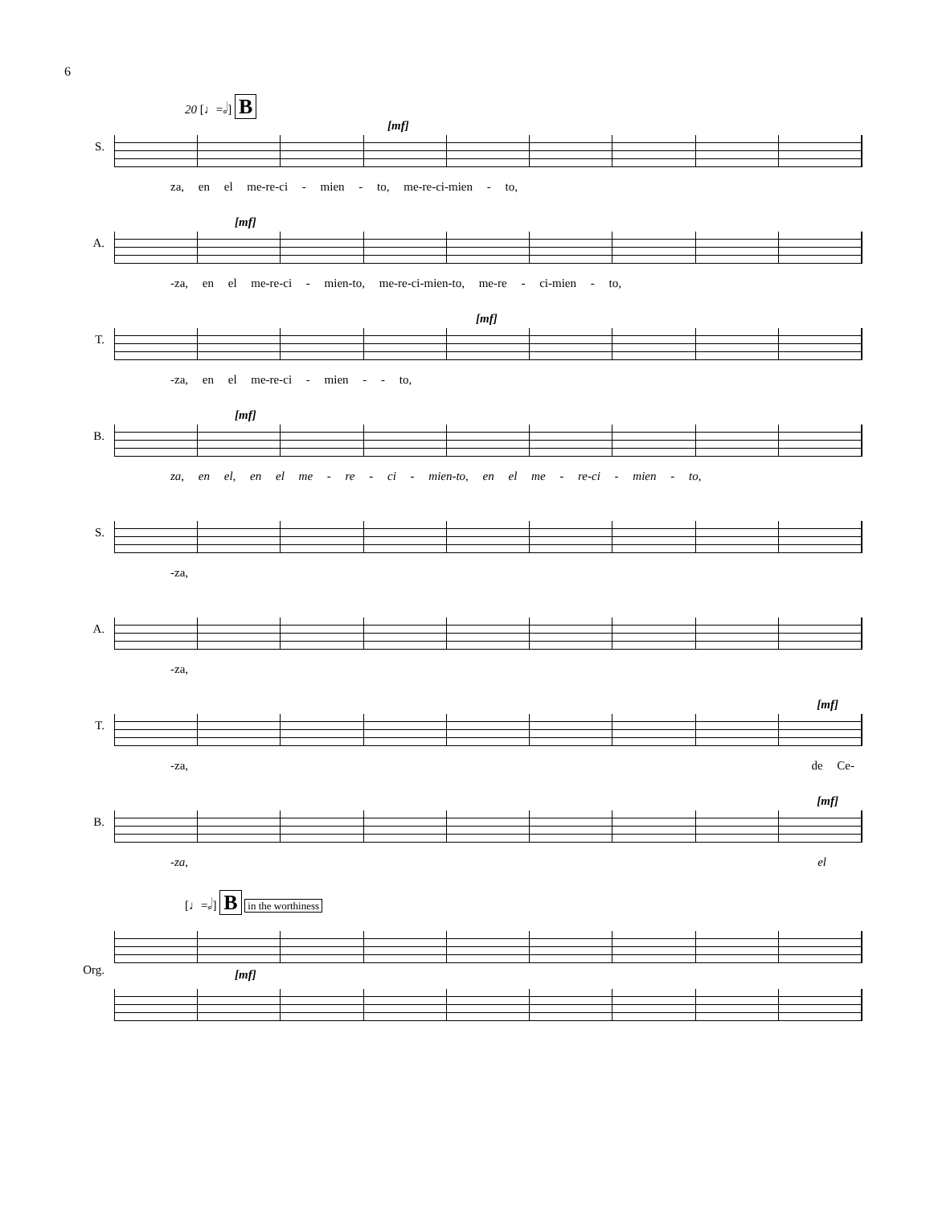6
20 [♩=𝅗𝅥] B
S.
[mf]
za, en el me-re-ci - mien - to, me-re-ci-mien - to,
A.
[mf]
-za, en el me-re-ci - mien-to, me-re-ci-mien-to, me-re - ci-mien - to,
T.
[mf]
-za, en el me-re-ci - mien - - to,
B.
[mf]
za, en el, en el me - re - ci - mien-to, en el me - re-ci - mien - to,
S.
-za,
A.
-za,
T.
[mf]
-za, de Ce-
B.
[mf]
-za, el
[♩=𝅗𝅥] B in the worthiness
Org.
[mf]